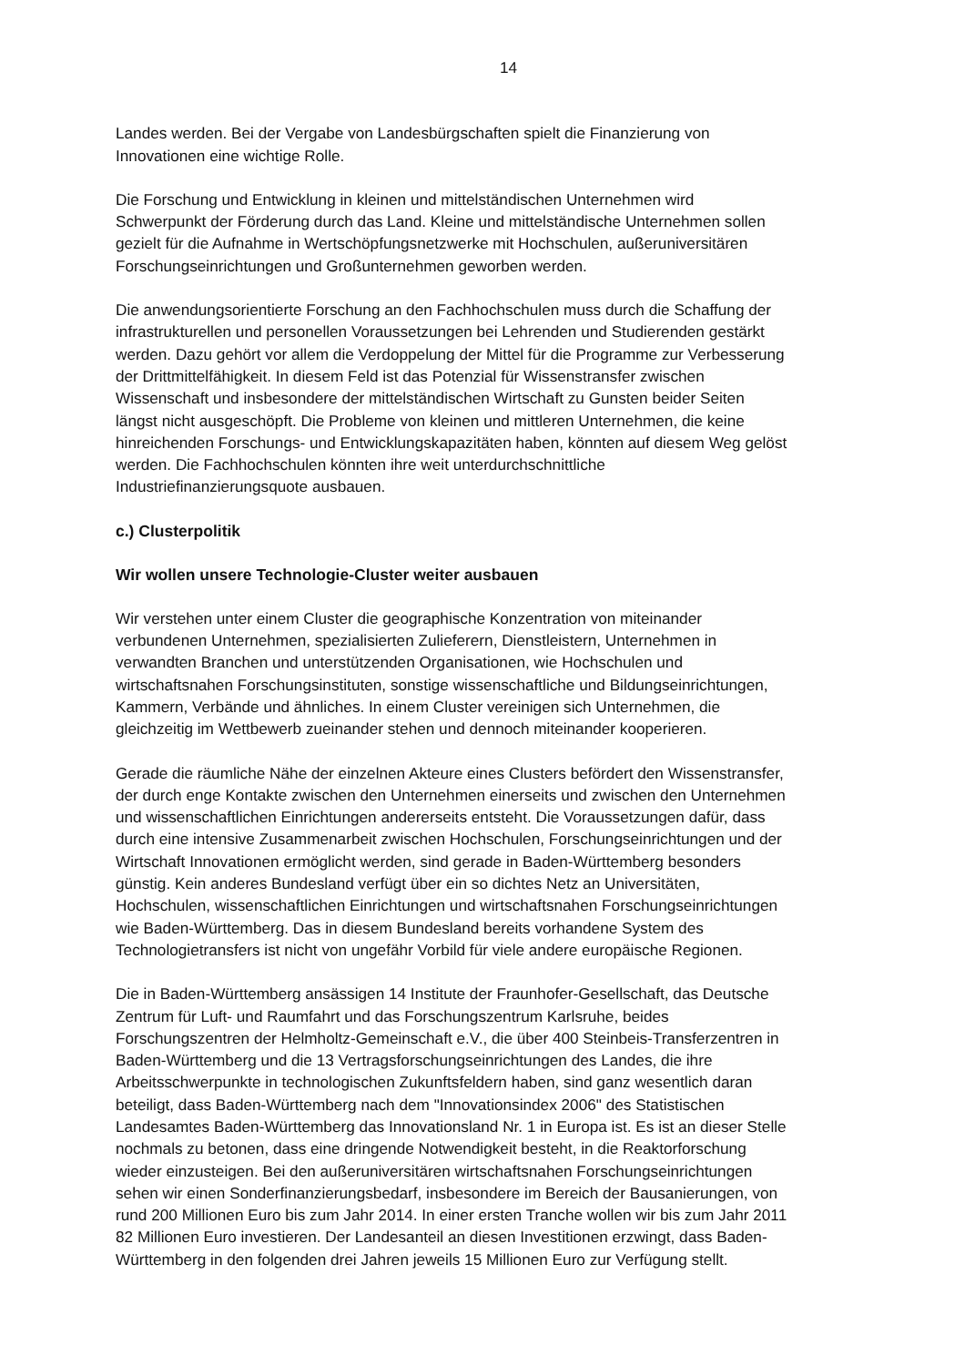14
Landes werden. Bei der Vergabe von Landesbürgschaften spielt die Finanzierung von
Innovationen eine wichtige Rolle.
Die Forschung und Entwicklung in kleinen und mittelständischen Unternehmen wird
Schwerpunkt der Förderung durch das Land. Kleine und mittelständische Unternehmen sollen
gezielt für die Aufnahme in Wertschöpfungsnetzwerke mit Hochschulen, außeruniversitären
Forschungseinrichtungen und Großunternehmen geworben werden.
Die anwendungsorientierte Forschung an den Fachhochschulen muss durch die Schaffung der
infrastrukturellen und personellen Voraussetzungen bei Lehrenden und Studierenden gestärkt
werden. Dazu gehört vor allem die Verdoppelung der Mittel für die Programme zur Verbesserung
der Drittmittelfähigkeit. In diesem Feld ist das Potenzial für Wissenstransfer zwischen
Wissenschaft und insbesondere der mittelständischen Wirtschaft zu Gunsten beider Seiten
längst nicht ausgeschöpft. Die Probleme von kleinen und mittleren Unternehmen, die keine
hinreichenden Forschungs- und Entwicklungskapazitäten haben, könnten auf diesem Weg gelöst
werden. Die Fachhochschulen könnten ihre weit unterdurchschnittliche
Industriefinanzierungsquote ausbauen.
c.) Clusterpolitik
Wir wollen unsere Technologie-Cluster weiter ausbauen
Wir verstehen unter einem Cluster die geographische Konzentration von miteinander
verbundenen Unternehmen, spezialisierten Zulieferern, Dienstleistern, Unternehmen in
verwandten Branchen und unterstützenden Organisationen, wie Hochschulen und
wirtschaftsnahen Forschungsinstituten, sonstige wissenschaftliche und Bildungseinrichtungen,
Kammern, Verbände und ähnliches. In einem Cluster vereinigen sich Unternehmen, die
gleichzeitig im Wettbewerb zueinander stehen und dennoch miteinander kooperieren.
Gerade die räumliche Nähe der einzelnen Akteure eines Clusters befördert den Wissenstransfer,
der durch enge Kontakte zwischen den Unternehmen einerseits und zwischen den Unternehmen
und wissenschaftlichen Einrichtungen andererseits entsteht. Die Voraussetzungen dafür, dass
durch eine intensive Zusammenarbeit zwischen Hochschulen, Forschungseinrichtungen und der
Wirtschaft Innovationen ermöglicht werden, sind gerade in Baden-Württemberg besonders
günstig. Kein anderes Bundesland verfügt über ein so dichtes Netz an Universitäten,
Hochschulen, wissenschaftlichen Einrichtungen und wirtschaftsnahen Forschungseinrichtungen
wie Baden-Württemberg. Das in diesem Bundesland bereits vorhandene System des
Technologietransfers ist nicht von ungefähr Vorbild für viele andere europäische Regionen.
Die in Baden-Württemberg ansässigen 14 Institute der Fraunhofer-Gesellschaft, das Deutsche
Zentrum für Luft- und Raumfahrt und das Forschungszentrum Karlsruhe, beides
Forschungszentren der Helmholtz-Gemeinschaft e.V., die über 400 Steinbeis-Transferzentren in
Baden-Württemberg und die 13 Vertragsforschungseinrichtungen des Landes, die ihre
Arbeitsschwerpunkte in technologischen Zukunftsfeldern haben, sind ganz wesentlich daran
beteiligt, dass Baden-Württemberg nach dem "Innovationsindex 2006" des Statistischen
Landesamtes Baden-Württemberg das Innovationsland Nr. 1 in Europa ist. Es ist an dieser Stelle
nochmals zu betonen, dass eine dringende Notwendigkeit besteht, in die Reaktorforschung
wieder einzusteigen. Bei den außeruniversitären wirtschaftsnahen Forschungseinrichtungen
sehen wir einen Sonderfinanzierungsbedarf, insbesondere im Bereich der Bausanierungen, von
rund 200 Millionen Euro bis zum Jahr 2014. In einer ersten Tranche wollen wir bis zum Jahr 2011
82 Millionen Euro investieren. Der Landesanteil an diesen Investitionen erzwingt, dass Baden-
Württemberg in den folgenden drei Jahren jeweils 15 Millionen Euro zur Verfügung stellt.